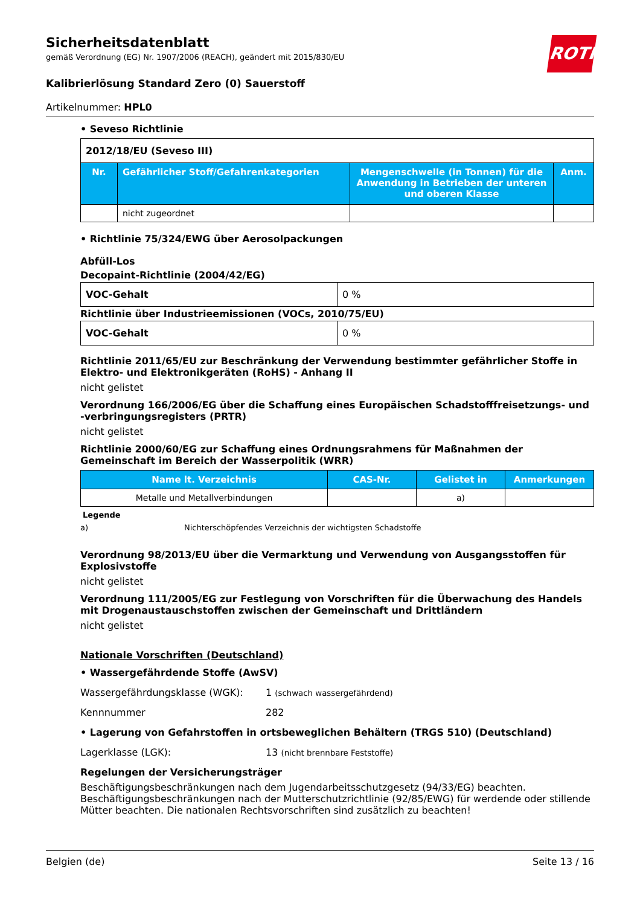Sicherheitsdatenblatt
gemäß Verordnung (EG) Nr. 1907/2006 (REACH), geändert mit 2015/830/EU
ROTH
Kalibrierlösung Standard Zero (0) Sauerstoff
Artikelnummer: HPL0
• Seveso Richtlinie
| 2012/18/EU (Seveso III) | | | |
| Nr. | Gefährlicher Stoff/Gefahrenkategorien | Mengenschwelle (in Tonnen) für die Anwendung in Betrieben der unteren und oberen Klasse | Anm. |
| | nicht zugeordnet | | |
• Richtlinie 75/324/EWG über Aerosolpackungen
Abfüll-Los
Decopaint-Richtlinie (2004/42/EG)
| VOC-Gehalt | 0 % |
Richtlinie über Industrieemissionen (VOCs, 2010/75/EU)
| VOC-Gehalt | 0 % |
Richtlinie 2011/65/EU zur Beschränkung der Verwendung bestimmter gefährlicher Stoffe in Elektro- und Elektronikgeräten (RoHS) - Anhang II
nicht gelistet
Verordnung 166/2006/EG über die Schaffung eines Europäischen Schadstofffreisetzungs- und -verbringungsregisters (PRTR)
nicht gelistet
Richtlinie 2000/60/EG zur Schaffung eines Ordnungsrahmens für Maßnahmen der Gemeinschaft im Bereich der Wasserpolitik (WRR)
| Name lt. Verzeichnis | CAS-Nr. | Gelistet in | Anmerkungen |
| --- | --- | --- | --- |
| Metalle und Metallverbindungen | | a) | |
Legende
a) Nichterschöpfendes Verzeichnis der wichtigsten Schadstoffe
Verordnung 98/2013/EU über die Vermarktung und Verwendung von Ausgangsstoffen für Explosivstoffe
nicht gelistet
Verordnung 111/2005/EG zur Festlegung von Vorschriften für die Überwachung des Handels mit Drogenaustauschstoffen zwischen der Gemeinschaft und Drittländern
nicht gelistet
Nationale Vorschriften (Deutschland)
• Wassergefährdende Stoffe (AwSV)
Wassergefährdungsklasse (WGK): 1 (schwach wassergefährdend)
Kennnummer 282
• Lagerung von Gefahrstoffen in ortsbeweglichen Behältern (TRGS 510) (Deutschland)
Lagerklasse (LGK): 13 (nicht brennbare Feststoffe)
Regelungen der Versicherungsträger
Beschäftigungsbeschränkungen nach dem Jugendarbeitsschutzgesetz (94/33/EG) beachten. Beschäftigungsbeschränkungen nach der Mutterschutzrichtlinie (92/85/EWG) für werdende oder stillende Mütter beachten. Die nationalen Rechtsvorschriften sind zusätzlich zu beachten!
Belgien (de) Seite 13 / 16